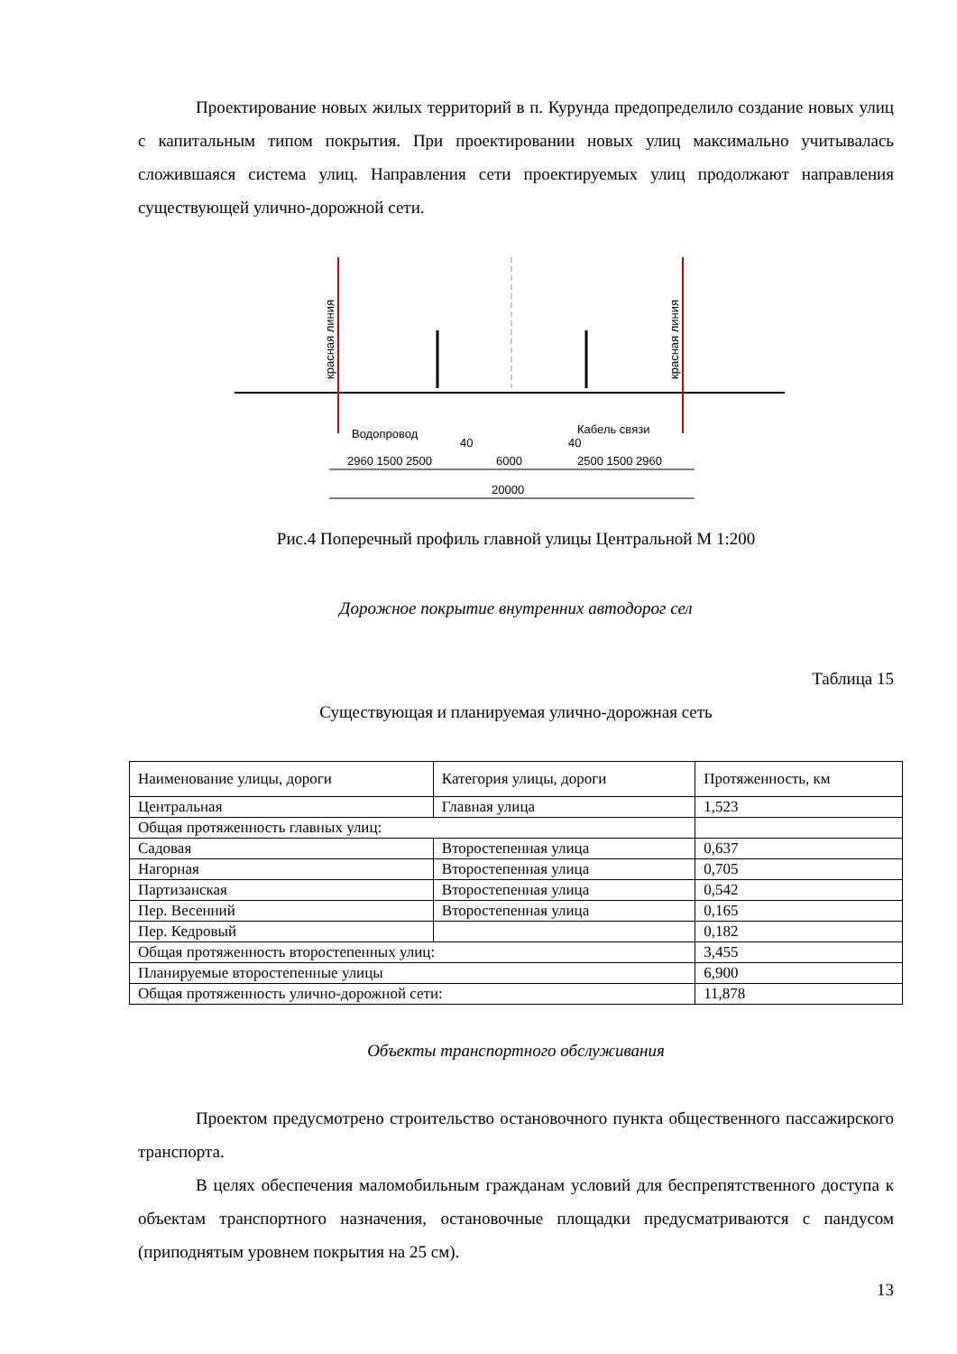Проектирование новых жилых территорий в п. Курунда предопределило создание новых улиц с капитальным типом покрытия. При проектировании новых улиц максимально учитывалась сложившаяся система улиц. Направления сети проектируемых улиц продолжают направления существующей улично-дорожной сети.
красная линия
красная линия
Водопровод
Кабель связи
2960 1500 2500
40
6000
40
2500 1500 2960
20000
Рис.4 Поперечный профиль главной улицы Центральной М 1:200
Дорожное покрытие внутренних автодорог сел
Таблица 15
Существующая и планируемая улично-дорожная сеть
| Наименование улицы, дороги | Категория улицы, дороги | Протяженность, км |
| Центральная | Главная улица | 1,523 |
| Общая протяженность главных улиц: | | |
| Садовая | Второстепенная улица | 0,637 |
| Нагорная | Второстепенная улица | 0,705 |
| Партизанская | Второстепенная улица | 0,542 |
| Пер. Весенний | Второстепенная улица | 0,165 |
| Пер. Кедровый | | 0,182 |
| Общая протяженность второстепенных улиц: | | 3,455 |
| Планируемые второстепенные улицы | | 6,900 |
| Общая протяженность улично-дорожной сети: | | 11,878 |
Объекты транспортного обслуживания
Проектом предусмотрено строительство остановочного пункта общественного пассажирского транспорта.
В целях обеспечения маломобильным гражданам условий для беспрепятственного доступа к объектам транспортного назначения, остановочные площадки предусматриваются с пандусом (приподнятым уровнем покрытия на 25 см).
13